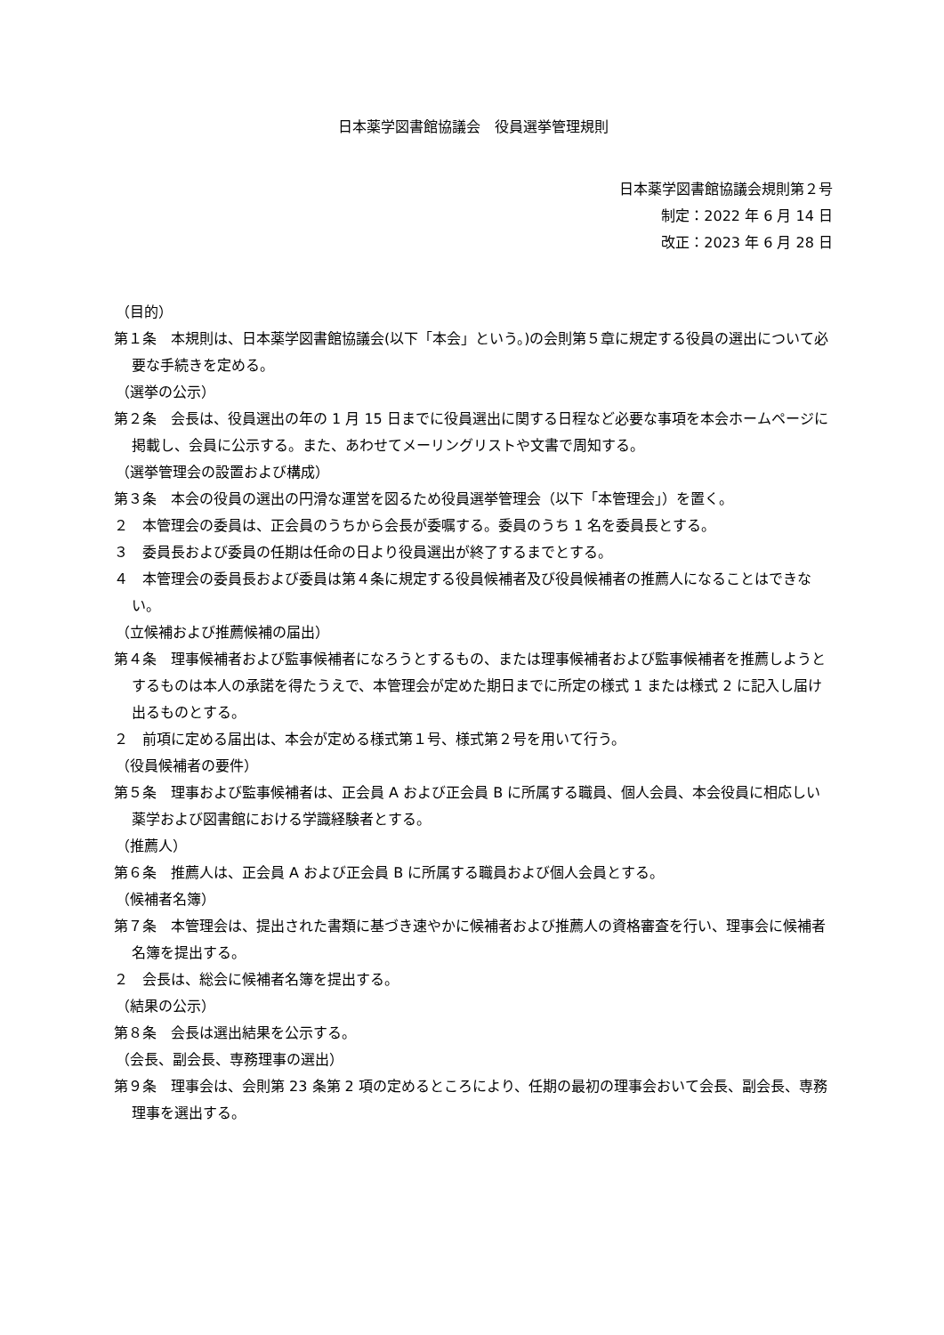日本薬学図書館協議会　役員選挙管理規則
日本薬学図書館協議会規則第２号
制定：2022 年 6 月 14 日
改正：2023 年 6 月 28 日
（目的）
第１条　本規則は、日本薬学図書館協議会(以下「本会」という。)の会則第５章に規定する役員の選出について必要な手続きを定める。
（選挙の公示）
第２条　会長は、役員選出の年の 1 月 15 日までに役員選出に関する日程など必要な事項を本会ホームページに掲載し、会員に公示する。また、あわせてメーリングリストや文書で周知する。
（選挙管理会の設置および構成）
第３条　本会の役員の選出の円滑な運営を図るため役員選挙管理会（以下「本管理会」）を置く。
２　本管理会の委員は、正会員のうちから会長が委嘱する。委員のうち 1 名を委員長とする。
３　委員長および委員の任期は任命の日より役員選出が終了するまでとする。
４　本管理会の委員長および委員は第４条に規定する役員候補者及び役員候補者の推薦人になることはできない。
（立候補および推薦候補の届出）
第４条　理事候補者および監事候補者になろうとするもの、または理事候補者および監事候補者を推薦しようとするものは本人の承諾を得たうえで、本管理会が定めた期日までに所定の様式 1 または様式 2 に記入し届け出るものとする。
２　前項に定める届出は、本会が定める様式第１号、様式第２号を用いて行う。
（役員候補者の要件）
第５条　理事および監事候補者は、正会員 A および正会員 B に所属する職員、個人会員、本会役員に相応しい薬学および図書館における学識経験者とする。
（推薦人）
第６条　推薦人は、正会員 A および正会員 B に所属する職員および個人会員とする。
（候補者名簿）
第７条　本管理会は、提出された書類に基づき速やかに候補者および推薦人の資格審査を行い、理事会に候補者名簿を提出する。
２　会長は、総会に候補者名簿を提出する。
（結果の公示）
第８条　会長は選出結果を公示する。
（会長、副会長、専務理事の選出）
第９条　理事会は、会則第 23 条第 2 項の定めるところにより、任期の最初の理事会おいて会長、副会長、専務理事を選出する。